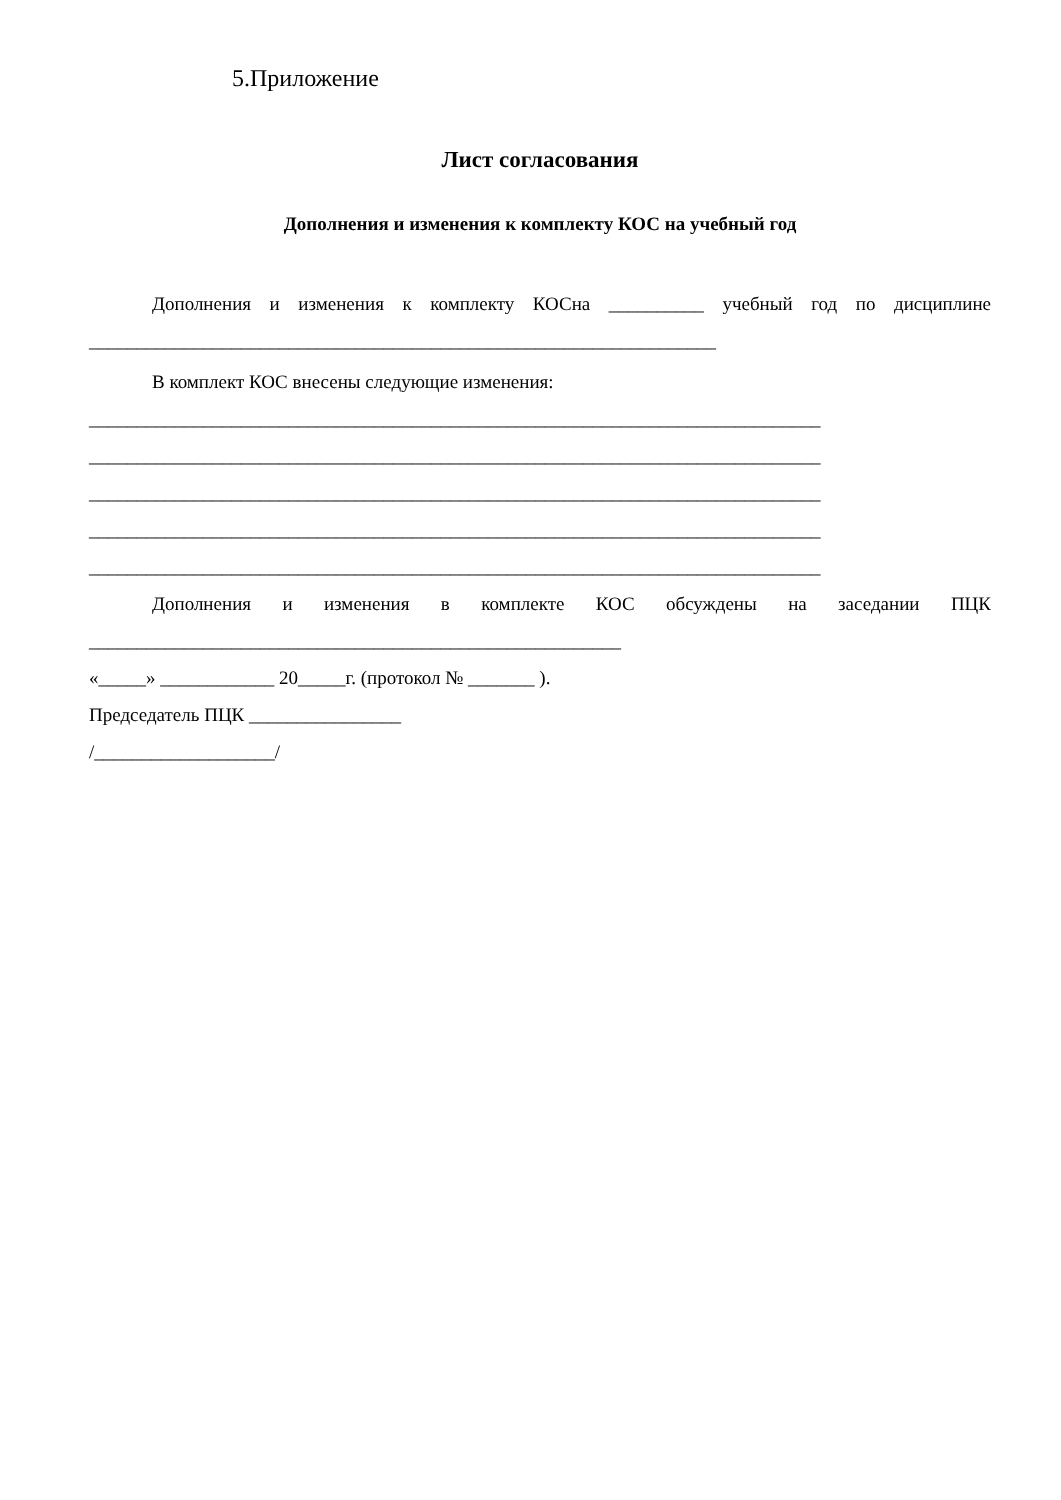5.Приложение
Лист согласования
Дополнения и изменения к комплекту КОС на учебный год
Дополнения и изменения к комплекту КОСна __________ учебный год по дисциплине
__________________________________________________________________
В комплект КОС внесены следующие изменения:
_____________________________________________________________________________
_____________________________________________________________________________
_____________________________________________________________________________
_____________________________________________________________________________
_____________________________________________________________________________
Дополнения и изменения в комплекте КОС обсуждены на заседании ПЦК
________________________________________________________
«_____» ____________ 20_____г. (протокол № _______ ).
Председатель ПЦК ________________
/___________________/